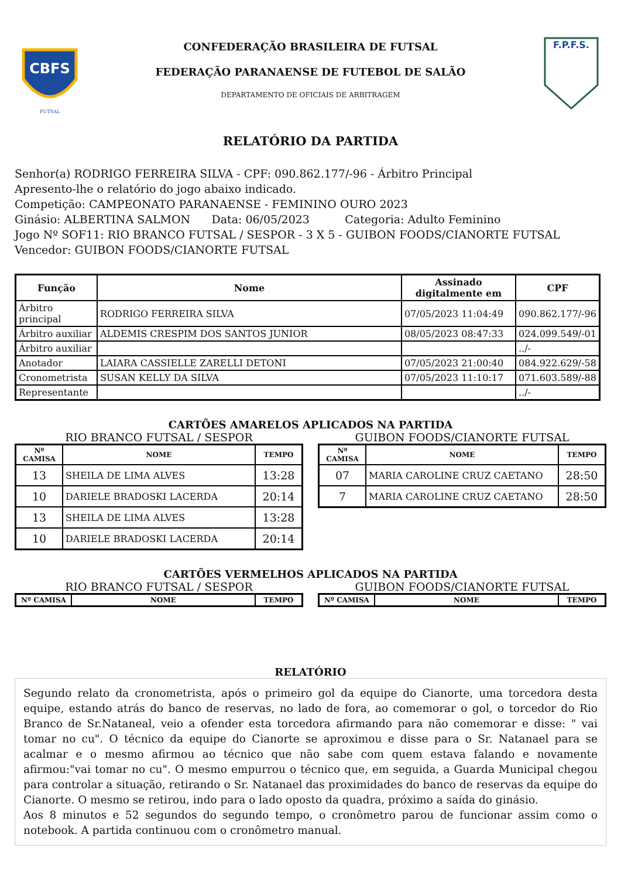CBFS
FUTSAL
CONFEDERAÇÃO BRASILEIRA DE FUTSAL
FEDERAÇÃO PARANAENSE DE FUTEBOL DE SALÃO
DEPARTAMENTO DE OFICIAIS DE ARBITRAGEM
F.P.F.S.
RELATÓRIO DA PARTIDA
Senhor(a) RODRIGO FERREIRA SILVA - CPF: 090.862.177/-96 - Árbitro Principal
Apresento-lhe o relatório do jogo abaixo indicado.
Competição: CAMPEONATO PARANAENSE - FEMININO OURO 2023
Ginásio: ALBERTINA SALMON Data: 06/05/2023 Categoria: Adulto Feminino
Jogo Nº SOF11: RIO BRANCO FUTSAL / SESPOR - 3 X 5 - GUIBON FOODS/CIANORTE FUTSAL
Vencedor: GUIBON FOODS/CIANORTE FUTSAL
| Função | Nome | Assinado digitalmente em | CPF |
| --- | --- | --- | --- |
| Árbitro principal | RODRIGO FERREIRA SILVA | 07/05/2023 11:04:49 | 090.862.177/-96 |
| Árbitro auxiliar | ALDEMIS CRESPIM DOS SANTOS JUNIOR | 08/05/2023 08:47:33 | 024.099.549/-01 |
| Árbitro auxiliar | | | ../- |
| Anotador | LAIARA CASSIELLE ZARELLI DETONI | 07/05/2023 21:00:40 | 084.922.629/-58 |
| Cronometrista | SUSAN KELLY DA SILVA | 07/05/2023 11:10:17 | 071.603.589/-88 |
| Representante | | | ../- |
CARTÕES AMARELOS APLICADOS NA PARTIDA
RIO BRANCO FUTSAL / SESPOR
| Nº CAMISA | NOME | TEMPO |
| --- | --- | --- |
| 13 | SHEILA DE LIMA ALVES | 13:28 |
| 10 | DARIELE BRADOSKI LACERDA | 20:14 |
| 13 | SHEILA DE LIMA ALVES | 13:28 |
| 10 | DARIELE BRADOSKI LACERDA | 20:14 |
GUIBON FOODS/CIANORTE FUTSAL
| Nº CAMISA | NOME | TEMPO |
| --- | --- | --- |
| 07 | MARIA CAROLINE CRUZ CAETANO | 28:50 |
| 7 | MARIA CAROLINE CRUZ CAETANO | 28:50 |
CARTÕES VERMELHOS APLICADOS NA PARTIDA
RIO BRANCO FUTSAL / SESPOR
| Nº CAMISA | NOME | TEMPO |
| --- | --- | --- |
GUIBON FOODS/CIANORTE FUTSAL
| Nº CAMISA | NOME | TEMPO |
| --- | --- | --- |
RELATÓRIO
Segundo relato da cronometrista, após o primeiro gol da equipe do Cianorte, uma torcedora desta equipe, estando atrás do banco de reservas, no lado de fora, ao comemorar o gol, o torcedor do Rio Branco de Sr.Nataneal, veio a ofender esta torcedora afirmando para não comemorar e disse: " vai tomar no cu". O técnico da equipe do Cianorte se aproximou e disse para o Sr. Natanael para se acalmar e o mesmo afirmou ao técnico que não sabe com quem estava falando e novamente afirmou:"vai tomar no cu". O mesmo empurrou o técnico que, em seguida, a Guarda Municipal chegou para controlar a situação, retirando o Sr. Natanael das proximidades do banco de reservas da equipe do Cianorte. O mesmo se retirou, indo para o lado oposto da quadra, próximo a saída do ginásio.
Aos 8 minutos e 52 segundos do segundo tempo, o cronômetro parou de funcionar assim como o notebook. A partida continuou com o cronômetro manual.